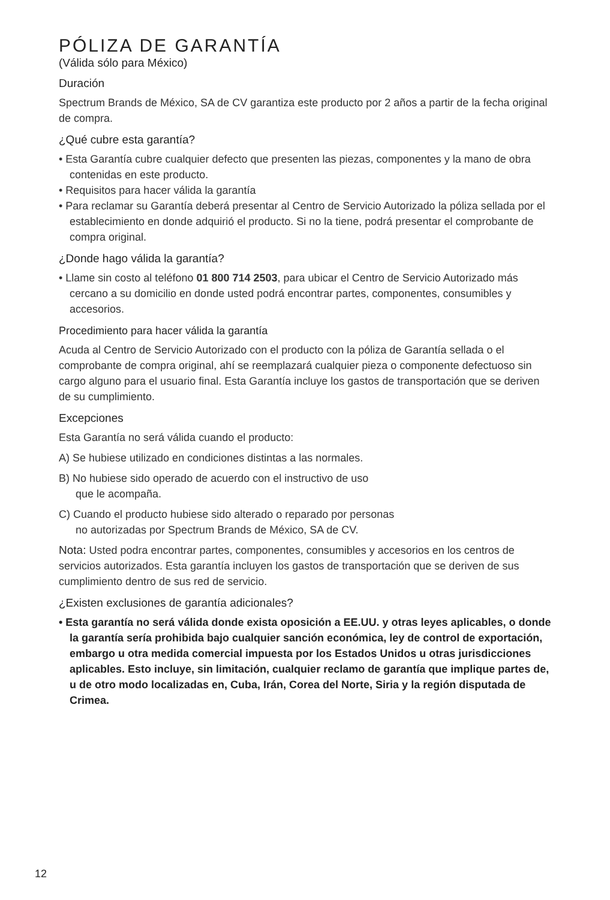PÓLIZA DE GARANTÍA
(Válida sólo para México)
Duración
Spectrum Brands de México, SA de CV garantiza este producto por 2 años a partir de la fecha original de compra.
¿Qué cubre esta garantía?
• Esta Garantía cubre cualquier defecto que presenten las piezas, componentes y la mano de obra contenidas en este producto.
• Requisitos para hacer válida la garantía
• Para reclamar su Garantía deberá presentar al Centro de Servicio Autorizado la póliza sellada por el establecimiento en donde adquirió el producto. Si no la tiene, podrá presentar el comprobante de compra original.
¿Donde hago válida la garantía?
• Llame sin costo al teléfono 01 800 714 2503, para ubicar el Centro de Servicio Autorizado más cercano a su domicilio en donde usted podrá encontrar partes, componentes, consumibles y accesorios.
Procedimiento para hacer válida la garantía
Acuda al Centro de Servicio Autorizado con el producto con la póliza de Garantía sellada o el comprobante de compra original, ahí se reemplazará cualquier pieza o componente defectuoso sin cargo alguno para el usuario final. Esta Garantía incluye los gastos de transportación que se deriven de su cumplimiento.
Excepciones
Esta Garantía no será válida cuando el producto:
A) Se hubiese utilizado en condiciones distintas a las normales.
B) No hubiese sido operado de acuerdo con el instructivo de uso
que le acompaña.
C) Cuando el producto hubiese sido alterado o reparado por personas
no autorizadas por Spectrum Brands de México, SA de CV.
Nota: Usted podra encontrar partes, componentes, consumibles y accesorios en los centros de servicios autorizados. Esta garantía incluyen los gastos de transportación que se deriven de sus cumplimiento dentro de sus red de servicio.
¿Existen exclusiones de garantía adicionales?
• Esta garantía no será válida donde exista oposición a EE.UU. y otras leyes aplicables, o donde la garantía sería prohibida bajo cualquier sanción económica, ley de control de exportación, embargo u otra medida comercial impuesta por los Estados Unidos u otras jurisdicciones aplicables. Esto incluye, sin limitación, cualquier reclamo de garantía que implique partes de, u de otro modo localizadas en, Cuba, Irán, Corea del Norte, Siria y la región disputada de Crimea.
12